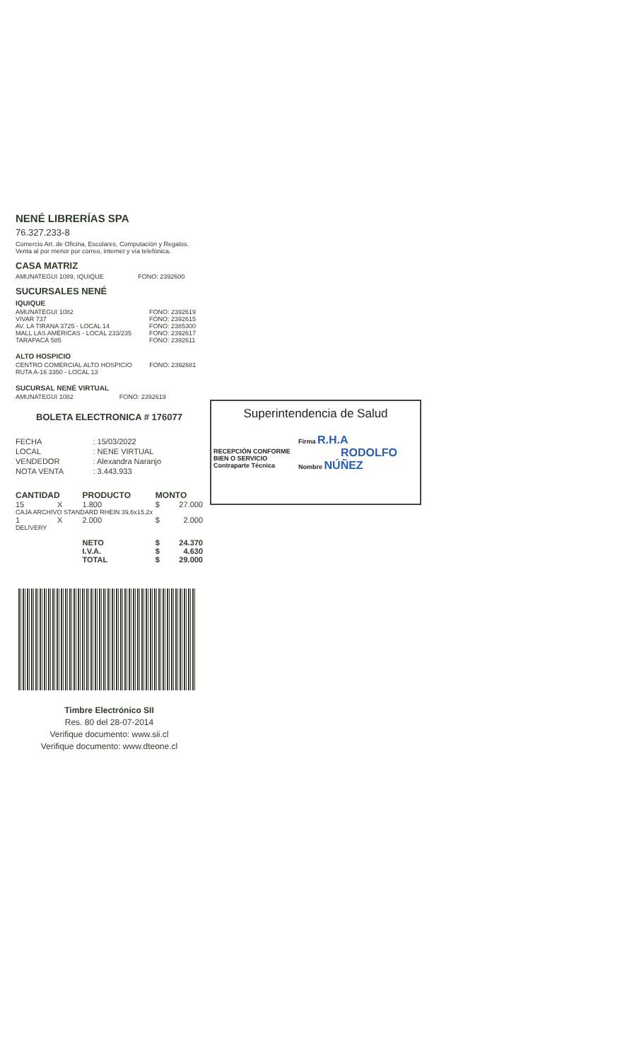NENÉ LIBRERÍAS SPA
76.327.233-8
Comercio Art. de Oficina, Escolares, Computación y Regalos.
Venta al por menor por correo, internet y vía telefónica.
CASA MATRIZ
| AMUNATEGUI 1089, IQUIQUE | FONO: 2392600 |
SUCURSALES NENÉ
IQUIQUE
| AMUNATEGUI 1082 | FONO: 2392619 |
| VIVAR 737 | FONO: 2392615 |
| AV. LA TIRANA 3725 - LOCAL 14 | FONO: 2385300 |
| MALL LAS AMÉRICAS - LOCAL 233/235 | FONO: 2392617 |
| TARAPACÁ 585 | FONO: 2392611 |
ALTO HOSPICIO
| CENTRO COMERCIAL ALTO HOSPICIO | FONO: 2392681 |
| RUTA A-16 3350 - LOCAL 13 | |
SUCURSAL NENÉ VIRTUAL
| AMUNATEGUI 1082 | FONO: 2392619 |
BOLETA ELECTRONICA # 176077
| FECHA | : 15/03/2022 |
| LOCAL | : NENE VIRTUAL |
| VENDEDOR | : Alexandra Naranjo |
| NOTA VENTA | : 3.443.933 |
| CANTIDAD | | PRODUCTO | MONTO | |
| --- | --- | --- | --- | --- |
| 15 | X | 1.800 | $ | 27.000 |
| CAJA ARCHIVO STANDARD RHEIN 39,6x15,2x | | | | |
| 1 | X | 2.000 | $ | 2.000 |
| DELIVERY | | | | |
| | | NETO | $ | 24.370 |
| | | I.V.A. | $ | 4.630 |
| | | TOTAL | $ | 29.000 |
Timbre Electrónico SII
Res. 80 del 28-07-2014
Verifique documento: www.sii.cl
Verifique documento: www.dteone.cl
Superintendencia de Salud
RECEPCIÓN CONFORME
BIEN O SERVICIO
Contraparte Técnica
Firma R.H.A
RODOLFO
Nombre NÚÑEZ